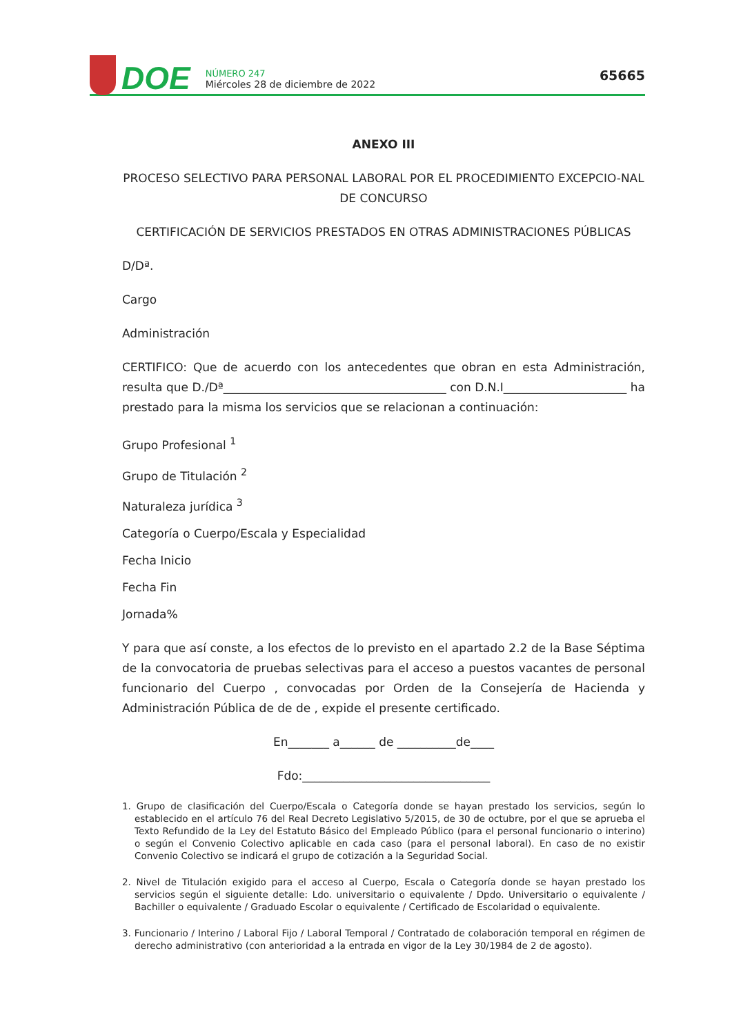DOE
NÚMERO 247
Miércoles 28 de diciembre de 2022
65665
ANEXO III
PROCESO SELECTIVO PARA PERSONAL LABORAL POR EL PROCEDIMIENTO EXCEPCIO-NAL DE CONCURSO
CERTIFICACIÓN DE SERVICIOS PRESTADOS EN OTRAS ADMINISTRACIONES PÚBLICAS
D/Dª.
Cargo
Administración
CERTIFICO: Que de acuerdo con los antecedentes que obran en esta Administración, resulta que D./Dª______________________________________ con D.N.I_____________________ ha prestado para la misma los servicios que se relacionan a continuación:
Grupo Profesional <sup>1</sup>
Grupo de Titulación <sup>2</sup>
Naturaleza jurídica <sup>3</sup>
Categoría o Cuerpo/Escala y Especialidad
Fecha Inicio
Fecha Fin
Jornada%
Y para que así conste, a los efectos de lo previsto en el apartado 2.2 de la Base Séptima de la convocatoria de pruebas selectivas para el acceso a puestos vacantes de personal funcionario del Cuerpo , convocadas por Orden de la Consejería de Hacienda y Administración Pública de de de , expide el presente certificado.
En_______ a______ de __________de____
Fdo:________________________________
1. Grupo de clasificación del Cuerpo/Escala o Categoría donde se hayan prestado los servicios, según lo establecido en el artículo 76 del Real Decreto Legislativo 5/2015, de 30 de octubre, por el que se aprueba el Texto Refundido de la Ley del Estatuto Básico del Empleado Público (para el personal funcionario o interino) o según el Convenio Colectivo aplicable en cada caso (para el personal laboral). En caso de no existir Convenio Colectivo se indicará el grupo de cotización a la Seguridad Social.
2. Nivel de Titulación exigido para el acceso al Cuerpo, Escala o Categoría donde se hayan prestado los servicios según el siguiente detalle: Ldo. universitario o equivalente / Dpdo. Universitario o equivalente / Bachiller o equivalente / Graduado Escolar o equivalente / Certificado de Escolaridad o equivalente.
3. Funcionario / Interino / Laboral Fijo / Laboral Temporal / Contratado de colaboración temporal en régimen de derecho administrativo (con anterioridad a la entrada en vigor de la Ley 30/1984 de 2 de agosto).